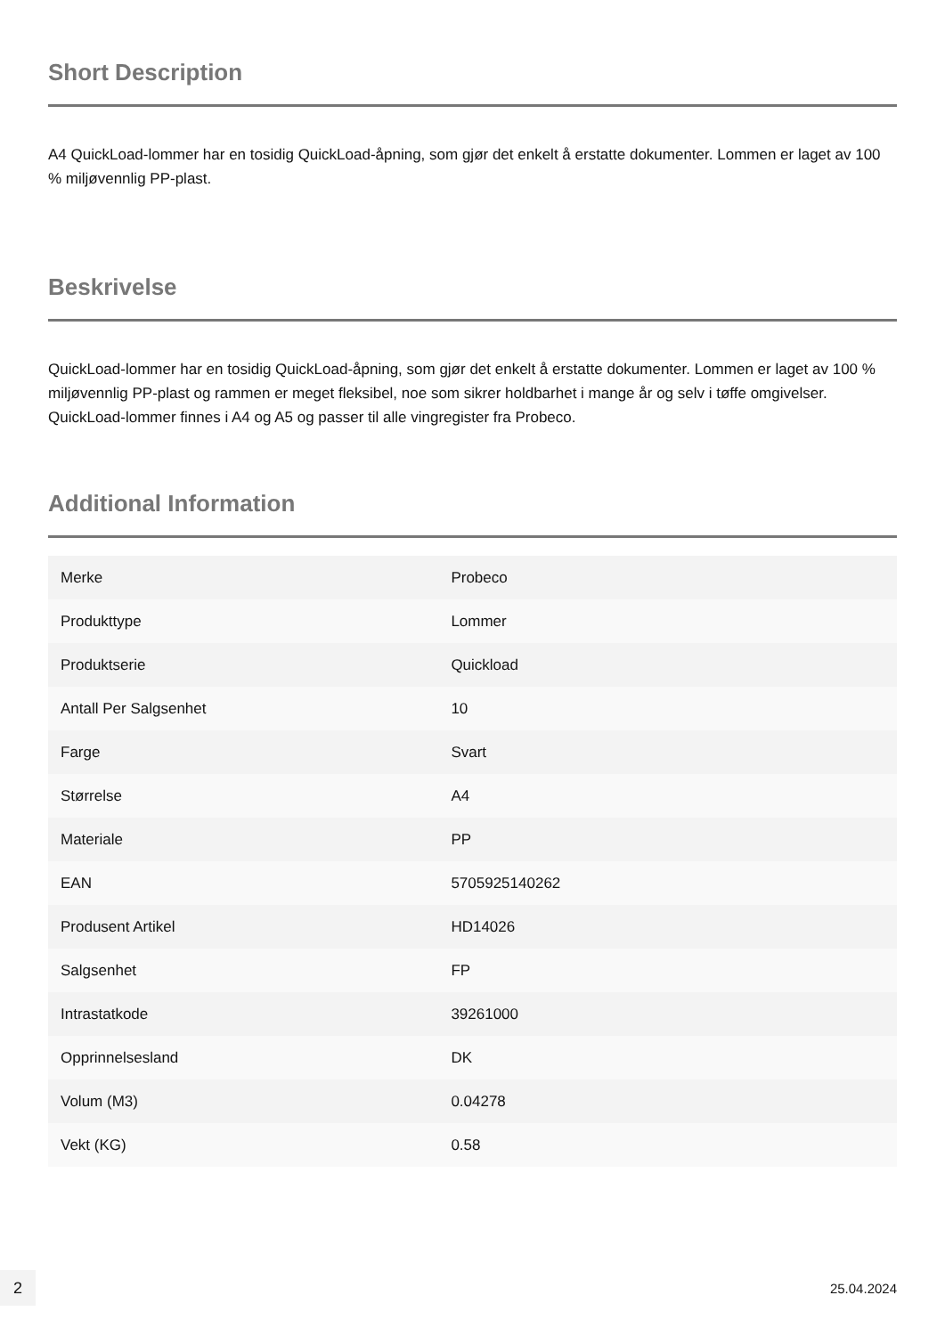Short Description
A4 QuickLoad-lommer har en tosidig QuickLoad-åpning, som gjør det enkelt å erstatte dokumenter. Lommen er laget av 100 % miljøvennlig PP-plast.
Beskrivelse
QuickLoad-lommer har en tosidig QuickLoad-åpning, som gjør det enkelt å erstatte dokumenter. Lommen er laget av 100 % miljøvennlig PP-plast og rammen er meget fleksibel, noe som sikrer holdbarhet i mange år og selv i tøffe omgivelser. QuickLoad-lommer finnes i A4 og A5 og passer til alle vingregister fra Probeco.
Additional Information
| Merke | Probeco |
| Produkttype | Lommer |
| Produktserie | Quickload |
| Antall Per Salgsenhet | 10 |
| Farge | Svart |
| Størrelse | A4 |
| Materiale | PP |
| EAN | 5705925140262 |
| Produsent Artikel | HD14026 |
| Salgsenhet | FP |
| Intrastatkode | 39261000 |
| Opprinnelsesland | DK |
| Volum (M3) | 0.04278 |
| Vekt (KG) | 0.58 |
2 25.04.2024